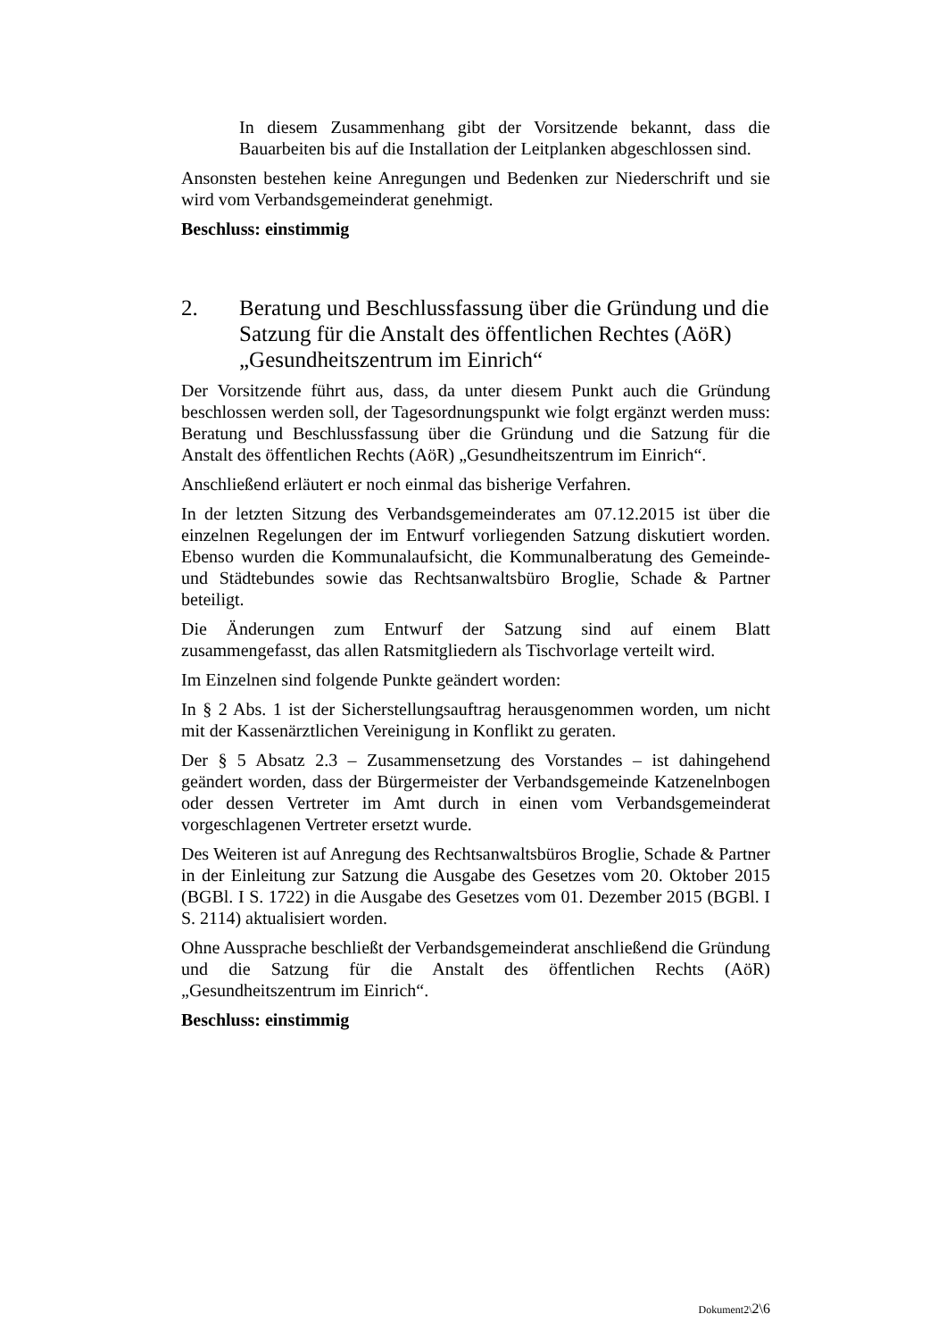In diesem Zusammenhang gibt der Vorsitzende bekannt, dass die Bauarbeiten bis auf die Installation der Leitplanken abgeschlossen sind.
Ansonsten bestehen keine Anregungen und Bedenken zur Niederschrift und sie wird vom Verbandsgemeinderat genehmigt.
Beschluss: einstimmig
2. Beratung und Beschlussfassung über die Gründung und die Satzung für die Anstalt des öffentlichen Rechtes (AöR) „Gesundheitszentrum im Einrich“
Der Vorsitzende führt aus, dass, da unter diesem Punkt auch die Gründung beschlossen werden soll, der Tagesordnungspunkt wie folgt ergänzt werden muss: Beratung und Beschlussfassung über die Gründung und die Satzung für die Anstalt des öffentlichen Rechts (AöR) „Gesundheitszentrum im Einrich“.
Anschließend erläutert er noch einmal das bisherige Verfahren.
In der letzten Sitzung des Verbandsgemeinderates am 07.12.2015 ist über die einzelnen Regelungen der im Entwurf vorliegenden Satzung diskutiert worden. Ebenso wurden die Kommunalaufsicht, die Kommunalberatung des Gemeinde- und Städtebundes sowie das Rechtsanwaltsbüro Broglie, Schade & Partner beteiligt.
Die Änderungen zum Entwurf der Satzung sind auf einem Blatt zusammengefasst, das allen Ratsmitgliedern als Tischvorlage verteilt wird.
Im Einzelnen sind folgende Punkte geändert worden:
In § 2 Abs. 1 ist der Sicherstellungsauftrag herausgenommen worden, um nicht mit der Kassenärztlichen Vereinigung in Konflikt zu geraten.
Der § 5 Absatz 2.3 – Zusammensetzung des Vorstandes – ist dahingehend geändert worden, dass der Bürgermeister der Verbandsgemeinde Katzenelnbogen oder dessen Vertreter im Amt durch in einen vom Verbandsgemeinderat vorgeschlagenen Vertreter ersetzt wurde.
Des Weiteren ist auf Anregung des Rechtsanwaltsbüros Broglie, Schade & Partner in der Einleitung zur Satzung die Ausgabe des Gesetzes vom 20. Oktober 2015 (BGBl. I S. 1722) in die Ausgabe des Gesetzes vom 01. Dezember 2015 (BGBl. I S. 2114) aktualisiert worden.
Ohne Aussprache beschließt der Verbandsgemeinderat anschließend die Gründung und die Satzung für die Anstalt des öffentlichen Rechts (AöR) „Gesundheitszentrum im Einrich“.
Beschluss: einstimmig
Dokument2\2\6